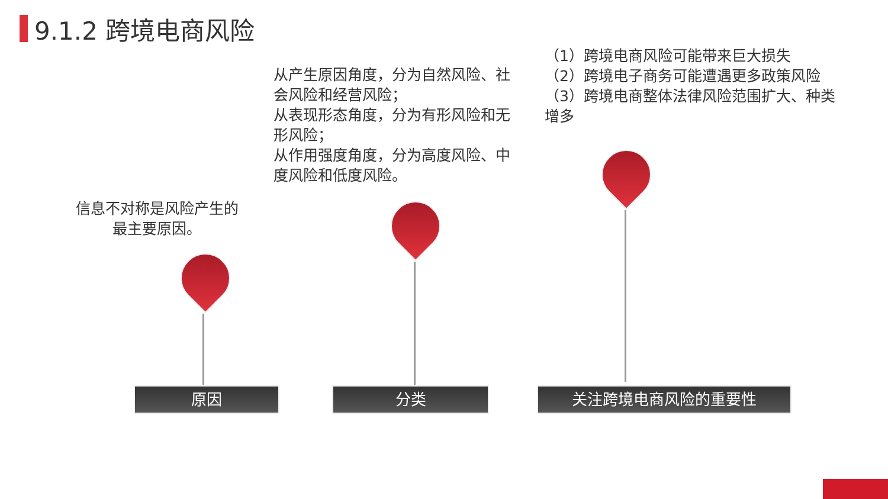9.1.2 跨境电商风险
（1）跨境电商风险可能带来巨大损失
（2）跨境电子商务可能遭遇更多政策风险
（3）跨境电商整体法律风险范围扩大、种类增多
从产生原因角度，分为自然风险、社会风险和经营风险；
从表现形态角度，分为有形风险和无形风险；
从作用强度角度，分为高度风险、中度风险和低度风险。
信息不对称是风险产生的最主要原因。
原因 分类 关注跨境电商风险的重要性